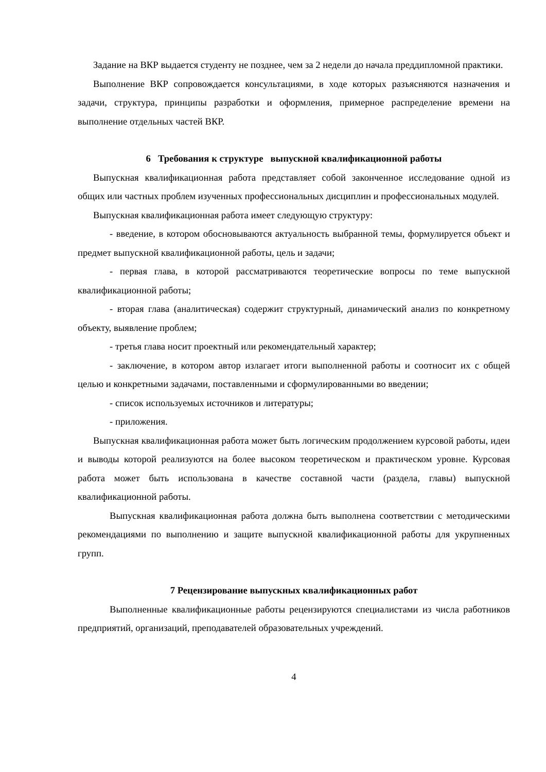Задание на ВКР выдается студенту не позднее, чем за 2 недели до начала преддипломной практики.
Выполнение ВКР сопровождается консультациями, в ходе которых разъясняются назначения и задачи, структура, принципы разработки и оформления, примерное распределение времени на выполнение отдельных частей ВКР.
6 Требования к структуре выпускной квалификационной работы
Выпускная квалификационная работа представляет собой законченное исследование одной из общих или частных проблем изученных профессиональных дисциплин и профессиональных модулей.
Выпускная квалификационная работа имеет следующую структуру:
- введение, в котором обосновываются актуальность выбранной темы, формулируется объект и предмет выпускной квалификационной работы, цель и задачи;
- первая глава, в которой рассматриваются теоретические вопросы по теме выпускной квалификационной работы;
- вторая глава (аналитическая) содержит структурный, динамический анализ по конкретному объекту, выявление проблем;
- третья глава носит проектный или рекомендательный характер;
- заключение, в котором автор излагает итоги выполненной работы и соотносит их с общей целью и конкретными задачами, поставленными и сформулированными во введении;
- список используемых источников и литературы;
- приложения.
Выпускная квалификационная работа может быть логическим продолжением курсовой работы, идеи и выводы которой реализуются на более высоком теоретическом и практическом уровне. Курсовая работа может быть использована в качестве составной части (раздела, главы) выпускной квалификационной работы.
Выпускная квалификационная работа должна быть выполнена соответствии с методическими рекомендациями по выполнению и защите выпускной квалификационной работы для укрупненных групп.
7 Рецензирование выпускных квалификационных работ
Выполненные квалификационные работы рецензируются специалистами из числа работников предприятий, организаций, преподавателей образовательных учреждений.
4